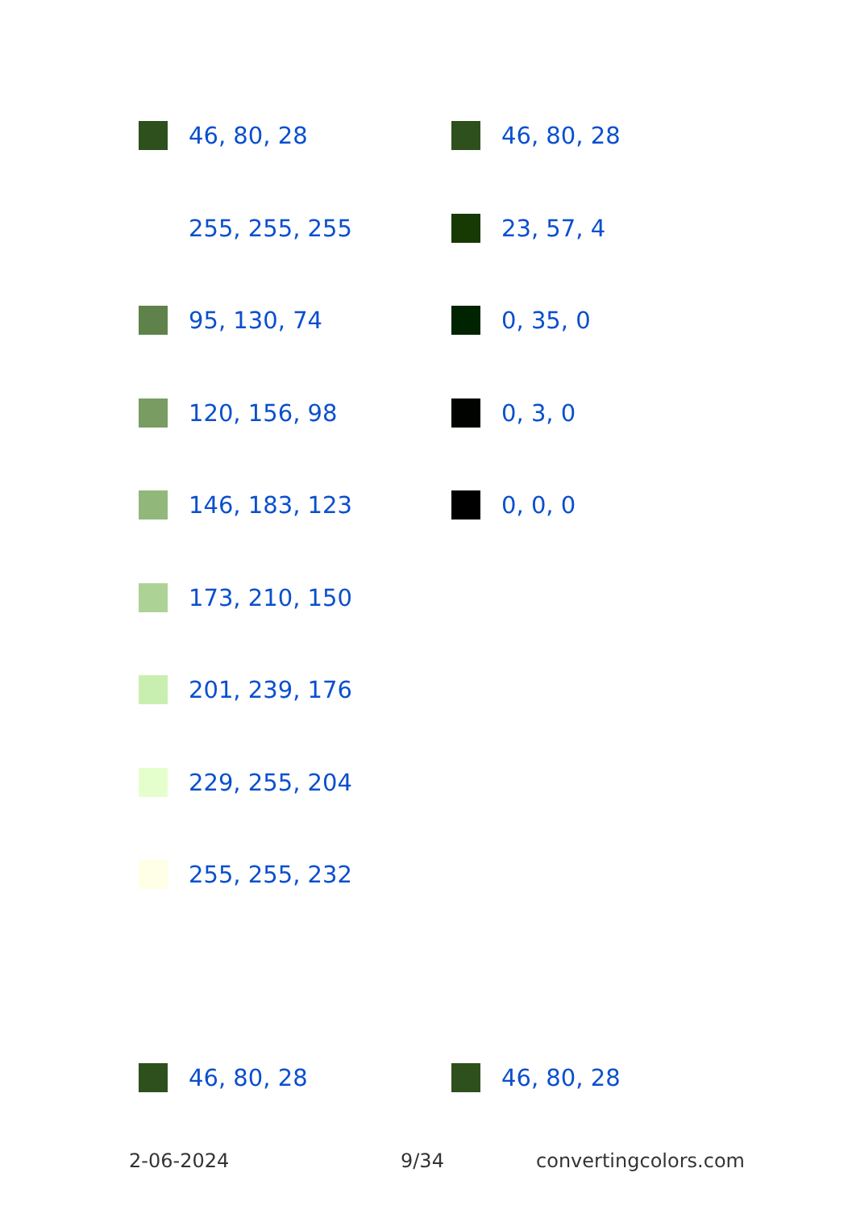46, 80, 28 46, 80, 28
255, 255, 255 23, 57, 4
95, 130, 74 0, 35, 0
120, 156, 98 0, 3, 0
146, 183, 123 0, 0, 0
173, 210, 150
201, 239, 176
229, 255, 204
255, 255, 232
46, 80, 28 46, 80, 28
2-06-2024 9/34 convertingcolors.com